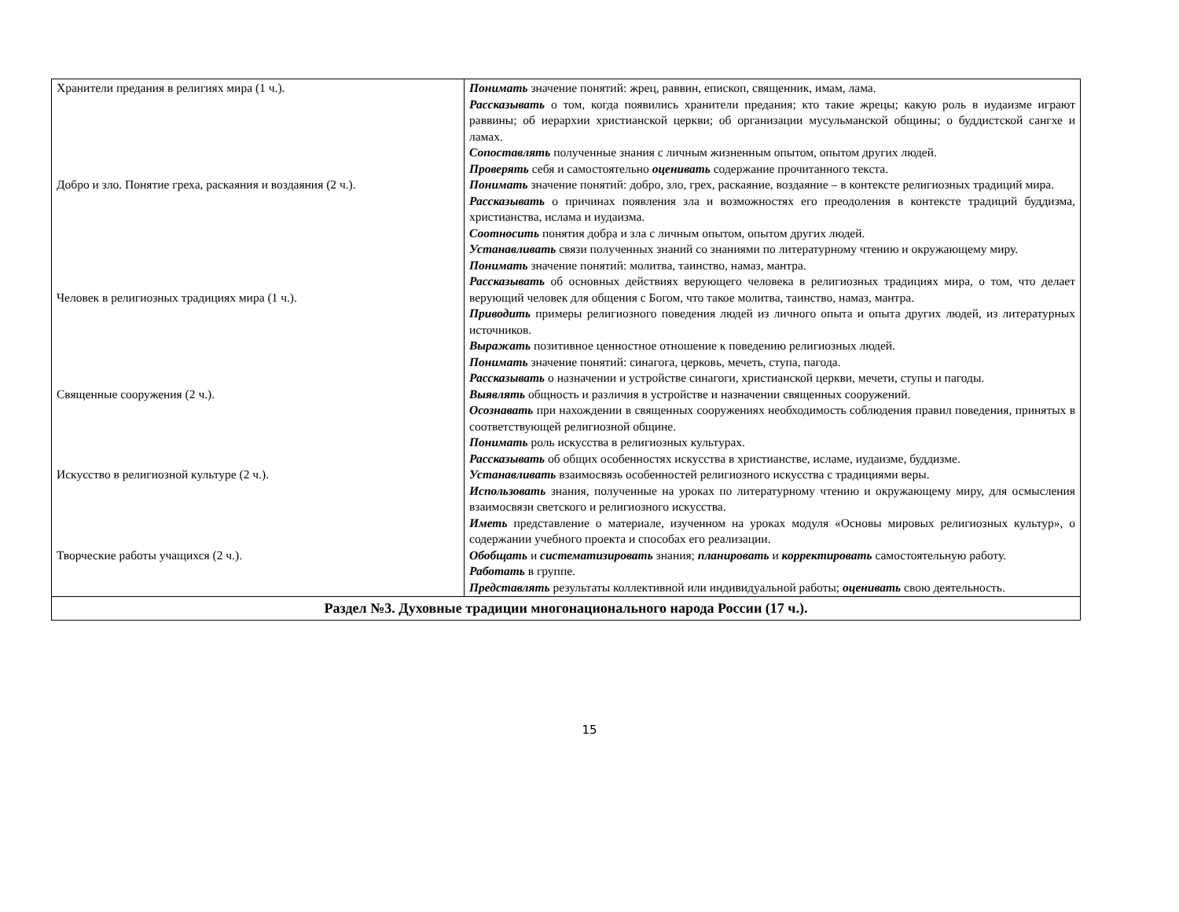| Хранители предания в религиях мира (1 ч.). Добро и зло. Понятие греха, раскаяния и воздаяния (2 ч.). Человек в религиозных традициях мира (1 ч.). Священные сооружения (2 ч.). Искусство в религиозной культуре (2 ч.). Творческие работы учащихся (2 ч.). | Понимать значение понятий: жрец, раввин, епископ, священник, имам, лама. Рассказывать о том, когда появились хранители предания; кто такие жрецы; какую роль в иудаизме играют раввины; об иерархии христианской церкви; об организации мусульманской общины; о буддистской сангхе и ламах. Сопоставлять полученные знания с личным жизненным опытом, опытом других людей. Проверять себя и самостоятельно оценивать содержание прочитанного текста. Понимать значение понятий: добро, зло, грех, раскаяние, воздаяние – в контексте религиозных традиций мира. Рассказывать о причинах появления зла и возможностях его преодоления в контексте традиций буддизма, христианства, ислама и иудаизма. Соотносить понятия добра и зла с личным опытом, опытом других людей. Устанавливать связи полученных знаний со знаниями по литературному чтению и окружающему миру. Понимать значение понятий: молитва, таинство, намаз, мантра. Рассказывать об основных действиях верующего человека в религиозных традициях мира, о том, что делает верующий человек для общения с Богом, что такое молитва, таинство, намаз, мантра. Приводить примеры религиозного поведения людей из личного опыта и опыта других людей, из литературных источников. Выражать позитивное ценностное отношение к поведению религиозных людей. Понимать значение понятий: синагога, церковь, мечеть, ступа, пагода. Рассказывать о назначении и устройстве синагоги, христианской церкви, мечети, ступы и пагоды. Выявлять общность и различия в устройстве и назначении священных сооружений. Осознавать при нахождении в священных сооружениях необходимость соблюдения правил поведения, принятых в соответствующей религиозной общине. Понимать роль искусства в религиозных культурах. Рассказывать об общих особенностях искусства в христианстве, исламе, иудаизме, буддизме. Устанавливать взаимосвязь особенностей религиозного искусства с традициями веры. Использовать знания, полученные на уроках по литературному чтению и окружающему миру, для осмысления взаимосвязи светского и религиозного искусства. Иметь представление о материале, изученном на уроках модуля «Основы мировых религиозных культур», о содержании учебного проекта и способах его реализации. Обобщать и систематизировать знания; планировать и корректировать самостоятельную работу. Работать в группе. Представлять результаты коллективной или индивидуальной работы; оценивать свою деятельность. |
| Раздел №3. Духовные традиции многонационального народа России (17 ч.). | |
15